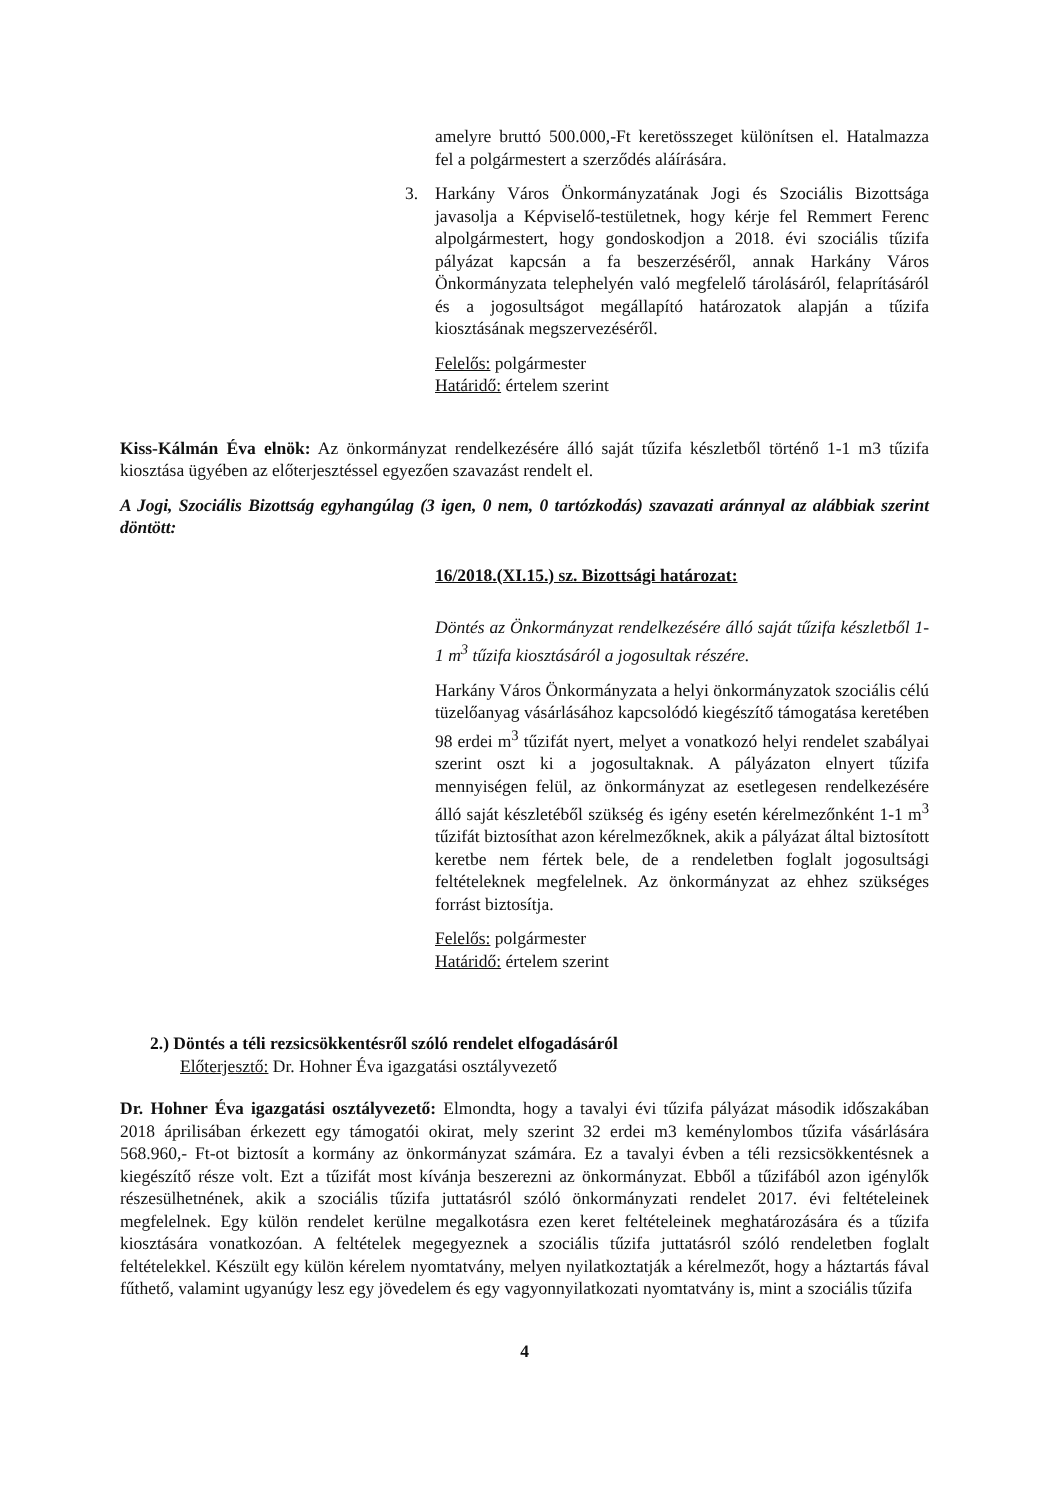amelyre bruttó 500.000,-Ft keretösszeget különítsen el. Hatalmazza fel a polgármestert a szerződés aláírására.
3. Harkány Város Önkormányzatának Jogi és Szociális Bizottsága javasolja a Képviselő-testületnek, hogy kérje fel Remmert Ferenc alpolgármestert, hogy gondoskodjon a 2018. évi szociális tűzifa pályázat kapcsán a fa beszerzéséről, annak Harkány Város Önkormányzata telephelyén való megfelelő tárolásáról, felaprításáról és a jogosultságot megállapító határozatok alapján a tűzifa kiosztásának megszervezéséről.
Felelős: polgármester
Határidő: értelem szerint
Kiss-Kálmán Éva elnök: Az önkormányzat rendelkezésére álló saját tűzifa készletből történő 1-1 m3 tűzifa kiosztása ügyében az előterjesztéssel egyezően szavazást rendelt el.
A Jogi, Szociális Bizottság egyhangúlag (3 igen, 0 nem, 0 tartózkodás) szavazati aránnyal az alábbiak szerint döntött:
16/2018.(XI.15.) sz. Bizottsági határozat:
Döntés az Önkormányzat rendelkezésére álló saját tűzifa készletből 1-1 m<sup>3</sup> tűzifa kiosztásáról a jogosultak részére.
Harkány Város Önkormányzata a helyi önkormányzatok szociális célú tüzelőanyag vásárlásához kapcsolódó kiegészítő támogatása keretében 98 erdei m<sup>3</sup> tűzifát nyert, melyet a vonatkozó helyi rendelet szabályai szerint oszt ki a jogosultaknak. A pályázaton elnyert tűzifa mennyiségen felül, az önkormányzat az esetlegesen rendelkezésére álló saját készletéből szükség és igény esetén kérelmezőnként 1-1 m<sup>3</sup> tűzifát biztosíthat azon kérelmezőknek, akik a pályázat által biztosított keretbe nem fértek bele, de a rendeletben foglalt jogosultsági feltételeknek megfelelnek. Az önkormányzat az ehhez szükséges forrást biztosítja.
Felelős: polgármester
Határidő: értelem szerint
2.) Döntés a téli rezsicsökkentésről szóló rendelet elfogadásáról
Előterjesztő: Dr. Hohner Éva igazgatási osztályvezető
Dr. Hohner Éva igazgatási osztályvezető: Elmondta, hogy a tavalyi évi tűzifa pályázat második időszakában 2018 áprilisában érkezett egy támogatói okirat, mely szerint 32 erdei m3 keménylombos tűzifa vásárlására 568.960,- Ft-ot biztosít a kormány az önkormányzat számára. Ez a tavalyi évben a téli rezsicsökkentésnek a kiegészítő része volt. Ezt a tűzifát most kívánja beszerezni az önkormányzat. Ebből a tűzifából azon igénylők részesülhetnének, akik a szociális tűzifa juttatásról szóló önkormányzati rendelet 2017. évi feltételeinek megfelelnek. Egy külön rendelet kerülne megalkotásra ezen keret feltételeinek meghatározására és a tűzifa kiosztására vonatkozóan. A feltételek megegyeznek a szociális tűzifa juttatásról szóló rendeletben foglalt feltételekkel. Készült egy külön kérelem nyomtatvány, melyen nyilatkoztatják a kérelmezőt, hogy a háztartás fával fűthető, valamint ugyanúgy lesz egy jövedelem és egy vagyonnyilatkozati nyomtatvány is, mint a szociális tűzifa
4